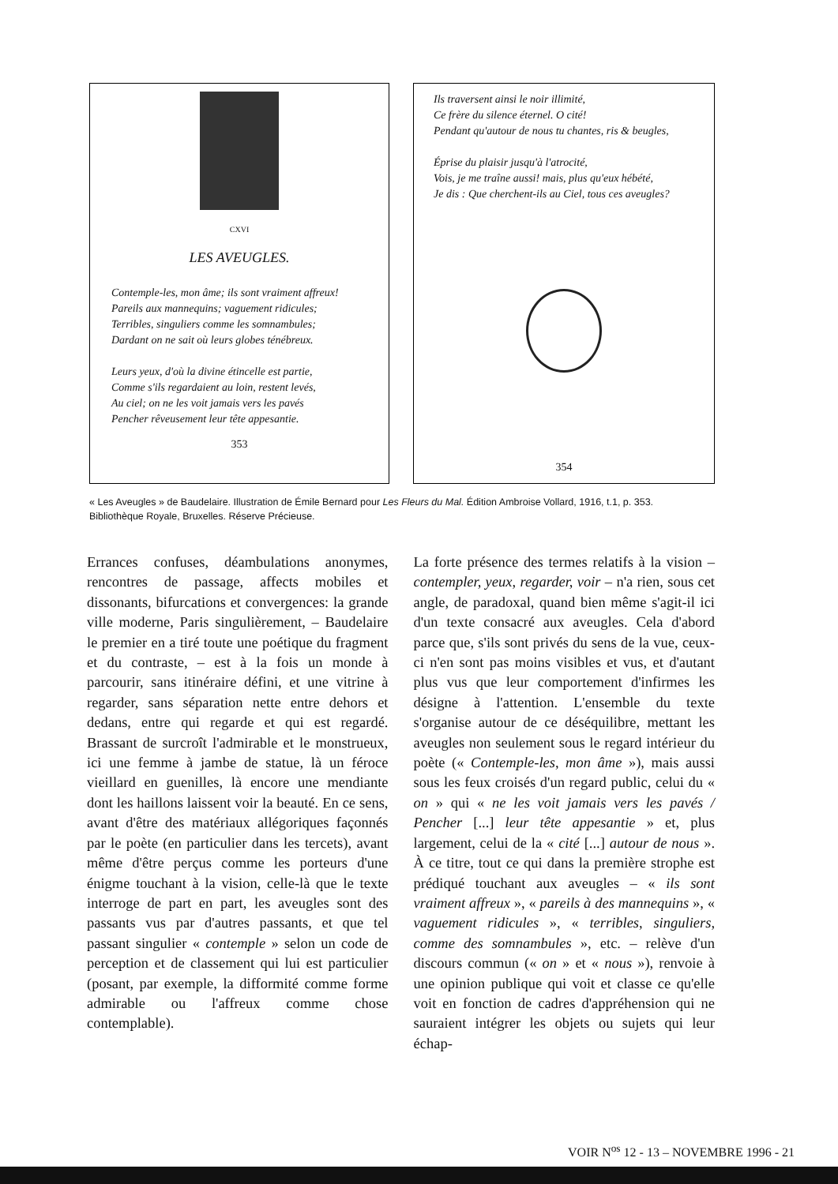CXVI
LES AVEUGLES.
Contemple-les, mon âme; ils sont vraiment affreux!
Pareils aux mannequins; vaguement ridicules;
Terribles, singuliers comme les somnambules;
Dardant on ne sait où leurs globes ténébreux.
Leurs yeux, d'où la divine étincelle est partie,
Comme s'ils regardaient au loin, restent levés,
Au ciel; on ne les voit jamais vers les pavés
Pencher rêveusement leur tête appesantie.
353
Ils traversent ainsi le noir illimité,
Ce frère du silence éternel. O cité!
Pendant qu'autour de nous tu chantes, ris & beugles,
Éprise du plaisir jusqu'à l'atrocité,
Vois, je me traîne aussi! mais, plus qu'eux hébété,
Je dis : Que cherchent-ils au Ciel, tous ces aveugles?
354
« Les Aveugles » de Baudelaire. Illustration de Émile Bernard pour Les Fleurs du Mal. Édition Ambroise Vollard, 1916, t.1, p. 353. Bibliothèque Royale, Bruxelles. Réserve Précieuse.
Errances confuses, déambulations anonymes, rencontres de passage, affects mobiles et dissonants, bifurcations et convergences: la grande ville moderne, Paris singulièrement, – Baudelaire le premier en a tiré toute une poétique du fragment et du contraste, – est à la fois un monde à parcourir, sans itinéraire défini, et une vitrine à regarder, sans séparation nette entre dehors et dedans, entre qui regarde et qui est regardé. Brassant de surcroît l'admirable et le monstrueux, ici une femme à jambe de statue, là un féroce vieillard en guenilles, là encore une mendiante dont les haillons laissent voir la beauté. En ce sens, avant d'être des matériaux allégoriques façonnés par le poète (en particulier dans les tercets), avant même d'être perçus comme les porteurs d'une énigme touchant à la vision, celle-là que le texte interroge de part en part, les aveugles sont des passants vus par d'autres passants, et que tel passant singulier « contemple » selon un code de perception et de classement qui lui est particulier (posant, par exemple, la difformité comme forme admirable ou l'affreux comme chose contemplable).
La forte présence des termes relatifs à la vision – contempler, yeux, regarder, voir – n'a rien, sous cet angle, de paradoxal, quand bien même s'agit-il ici d'un texte consacré aux aveugles. Cela d'abord parce que, s'ils sont privés du sens de la vue, ceux-ci n'en sont pas moins visibles et vus, et d'autant plus vus que leur comportement d'infirmes les désigne à l'attention. L'ensemble du texte s'organise autour de ce déséquilibre, mettant les aveugles non seulement sous le regard intérieur du poète (« Contemple-les, mon âme »), mais aussi sous les feux croisés d'un regard public, celui du « on » qui « ne les voit jamais vers les pavés / Pencher [...] leur tête appesantie » et, plus largement, celui de la « cité [...] autour de nous ». À ce titre, tout ce qui dans la première strophe est prédiqué touchant aux aveugles – « ils sont vraiment affreux », « pareils à des mannequins », « vaguement ridicules », « terribles, singuliers, comme des somnambules », etc. – relève d'un discours commun (« on » et « nous »), renvoie à une opinion publique qui voit et classe ce qu'elle voit en fonction de cadres d'appréhension qui ne sauraient intégrer les objets ou sujets qui leur échap-
VOIR N<sup>os</sup> 12 - 13 – NOVEMBRE 1996 - 21